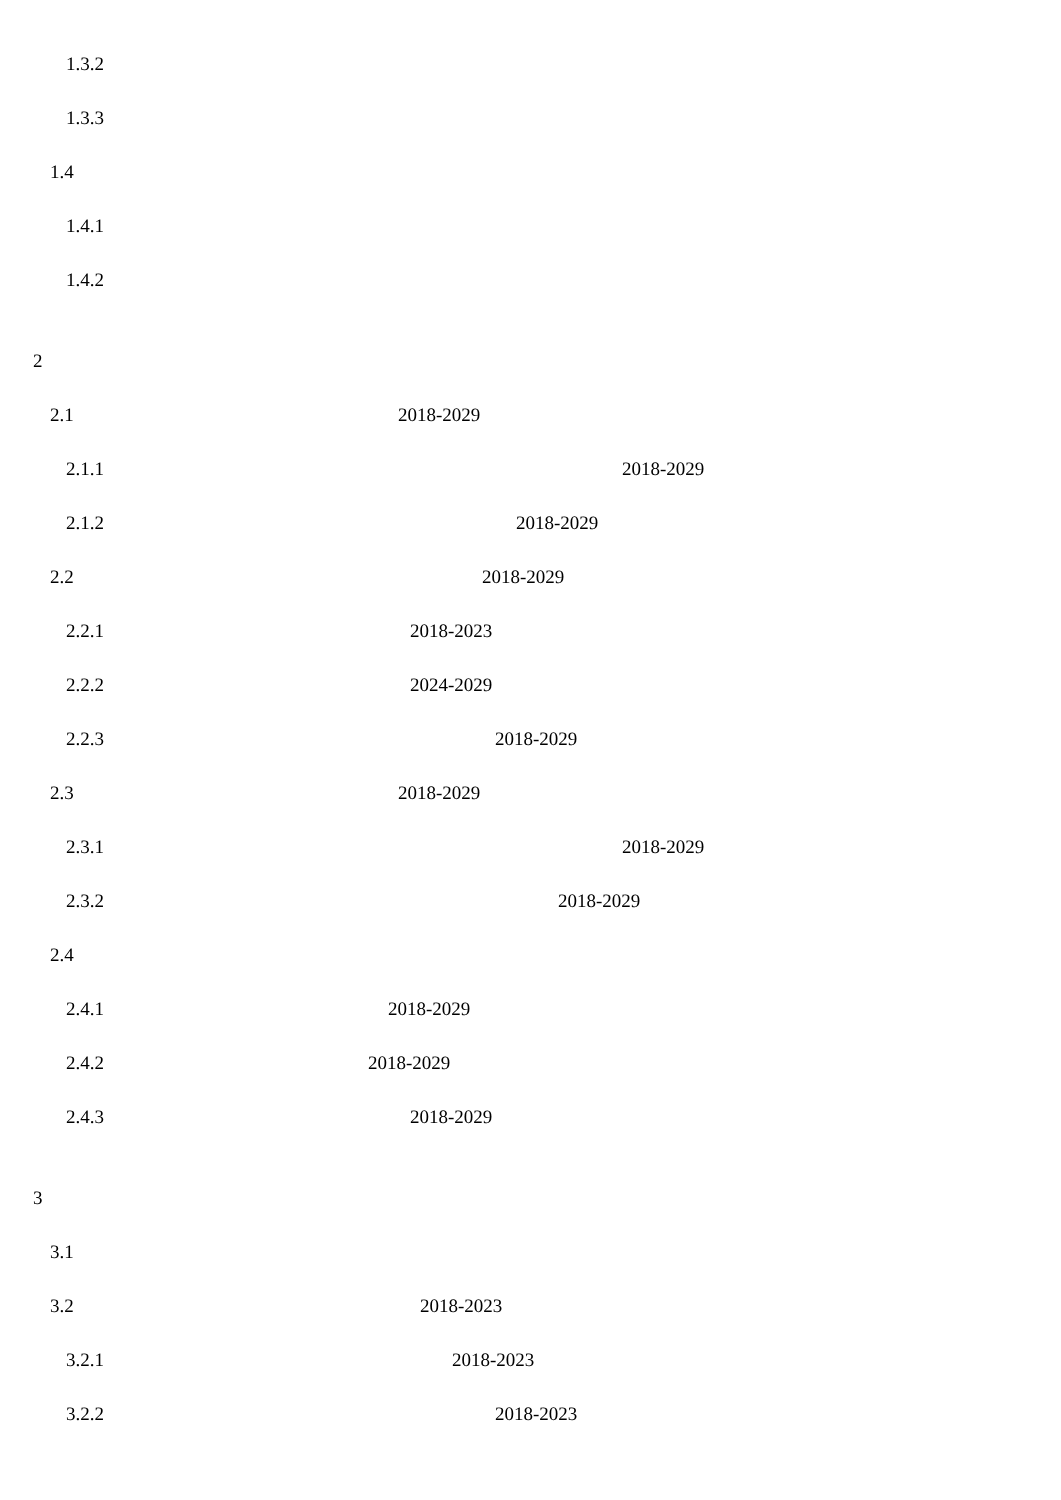1.3.2
1.3.3
1.4
1.4.1
1.4.2
2
2.1 2018-2029
2.1.1 2018-2029
2.1.2 2018-2029
2.2 2018-2029
2.2.1 2018-2023
2.2.2 2024-2029
2.2.3 2018-2029
2.3 2018-2029
2.3.1 2018-2029
2.3.2 2018-2029
2.4
2.4.1 2018-2029
2.4.2 2018-2029
2.4.3 2018-2029
3
3.1
3.2 2018-2023
3.2.1 2018-2023
3.2.2 2018-2023